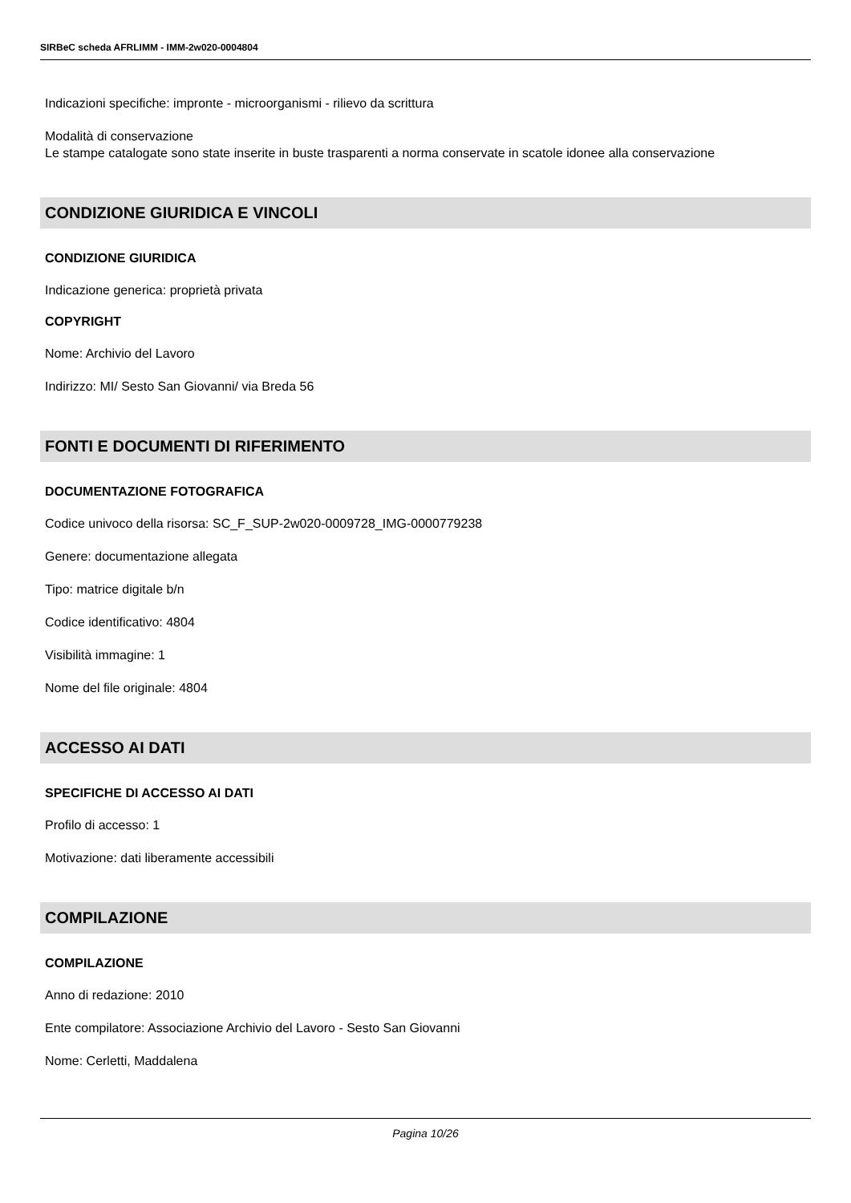SIRBeC scheda AFRLIMM - IMM-2w020-0004804
Indicazioni specifiche: impronte - microorganismi - rilievo da scrittura
Modalità di conservazione
Le stampe catalogate sono state inserite in buste trasparenti a norma conservate in scatole idonee alla conservazione
CONDIZIONE GIURIDICA E VINCOLI
CONDIZIONE GIURIDICA
Indicazione generica: proprietà privata
COPYRIGHT
Nome: Archivio del Lavoro
Indirizzo: MI/ Sesto San Giovanni/ via Breda 56
FONTI E DOCUMENTI DI RIFERIMENTO
DOCUMENTAZIONE FOTOGRAFICA
Codice univoco della risorsa: SC_F_SUP-2w020-0009728_IMG-0000779238
Genere: documentazione allegata
Tipo: matrice digitale b/n
Codice identificativo: 4804
Visibilità immagine: 1
Nome del file originale: 4804
ACCESSO AI DATI
SPECIFICHE DI ACCESSO AI DATI
Profilo di accesso: 1
Motivazione: dati liberamente accessibili
COMPILAZIONE
COMPILAZIONE
Anno di redazione: 2010
Ente compilatore: Associazione Archivio del Lavoro - Sesto San Giovanni
Nome: Cerletti, Maddalena
Pagina 10/26